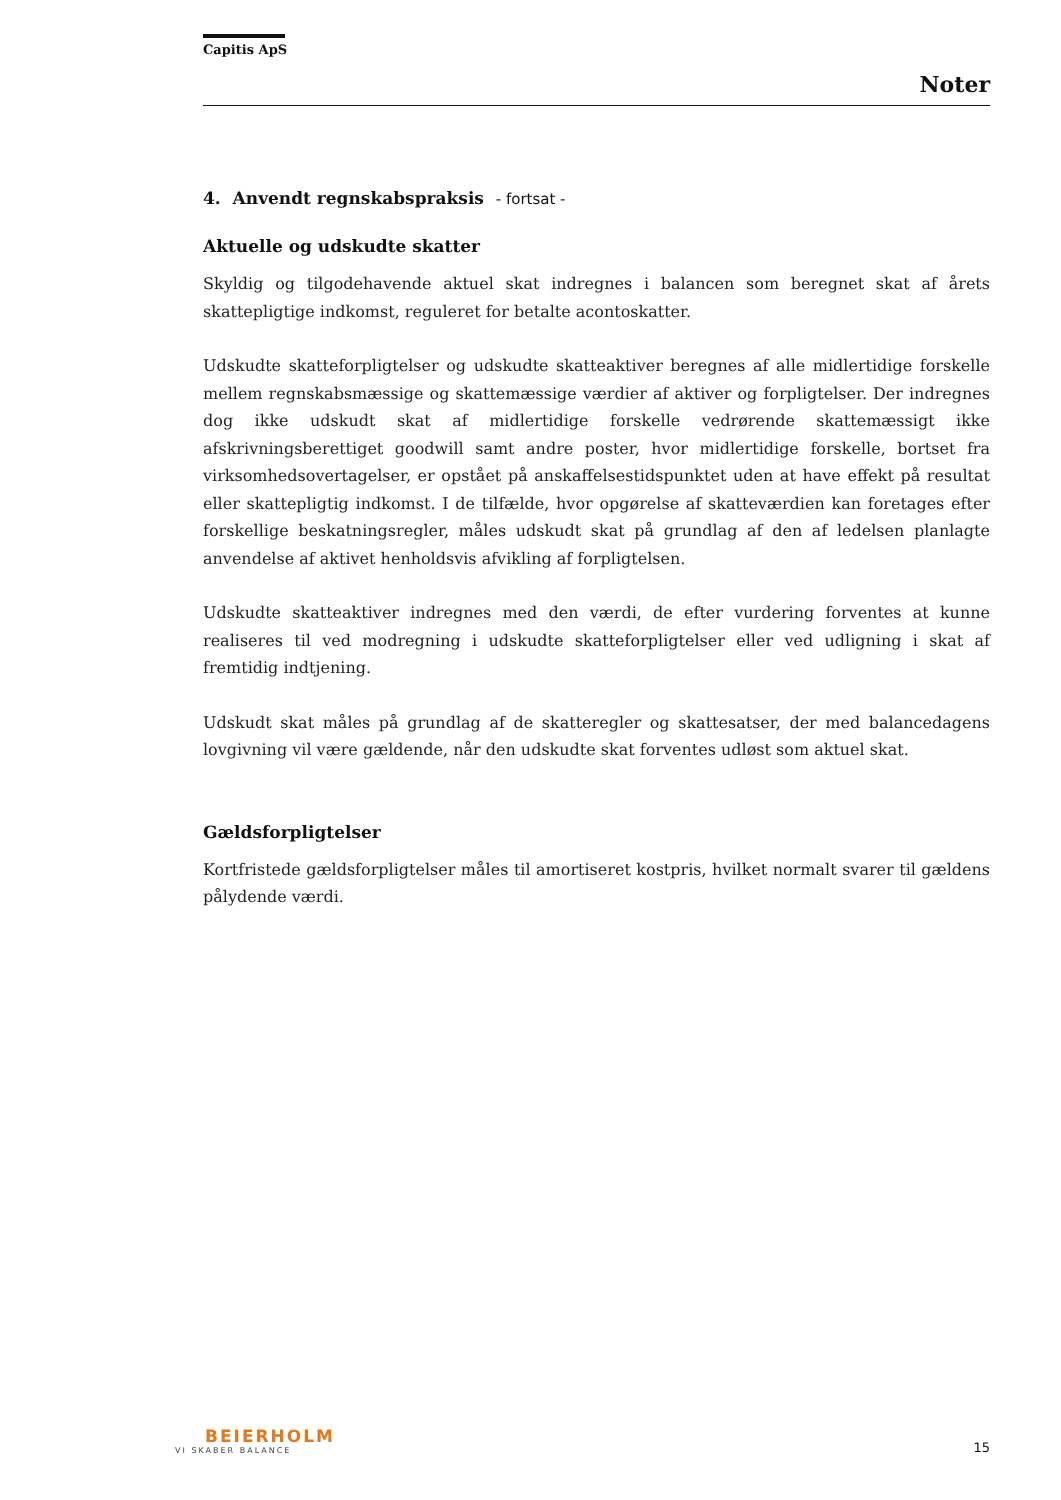Capitis ApS
Noter
4. Anvendt regnskabspraksis - fortsat -
Aktuelle og udskudte skatter
Skyldig og tilgodehavende aktuel skat indregnes i balancen som beregnet skat af årets skattepligtige indkomst, reguleret for betalte acontoskatter.
Udskudte skatteforpligtelser og udskudte skatteaktiver beregnes af alle midlertidige forskelle mellem regnskabsmæssige og skattemæssige værdier af aktiver og forpligtelser. Der indregnes dog ikke udskudt skat af midlertidige forskelle vedrørende skattemæssigt ikke afskrivningsberettiget goodwill samt andre poster, hvor midlertidige forskelle, bortset fra virksomhedsovertagelser, er opstået på anskaffelsestidspunktet uden at have effekt på resultat eller skattepligtig indkomst. I de tilfælde, hvor opgørelse af skatteværdien kan foretages efter forskellige beskatningsregler, måles udskudt skat på grundlag af den af ledelsen planlagte anvendelse af aktivet henholdsvis afvikling af forpligtelsen.
Udskudte skatteaktiver indregnes med den værdi, de efter vurdering forventes at kunne realiseres til ved modregning i udskudte skatteforpligtelser eller ved udligning i skat af fremtidig indtjening.
Udskudt skat måles på grundlag af de skatteregler og skattesatser, der med balancedagens lovgivning vil være gældende, når den udskudte skat forventes udløst som aktuel skat.
Gældsforpligtelser
Kortfristede gældsforpligtelser måles til amortiseret kostpris, hvilket normalt svarer til gældens pålydende værdi.
BEIERHOLM
VI SKABER BALANCE
15